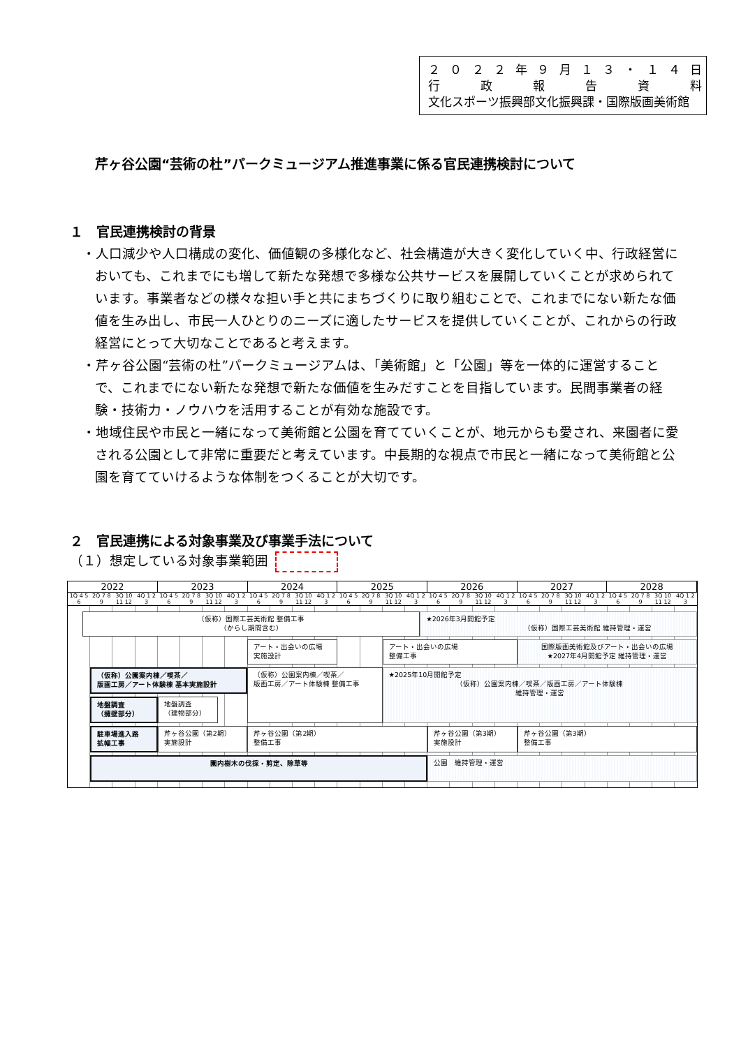２０２２ 年 ９ 月 １３ ・ １４ 日
行政報告資料
文化スポーツ振興部文化振興課・国際版画美術館
芹ヶ谷公園“芸術の杜”パークミュージアム推進事業に係る官民連携検討について
１　官民連携検討の背景
・人口減少や人口構成の変化、価値観の多様化など、社会構造が大きく変化していく中、行政経営においても、これまでにも増して新たな発想で多様な公共サービスを展開していくことが求められています。事業者などの様々な担い手と共にまちづくりに取り組むことで、これまでにない新たな価値を生み出し、市民一人ひとりのニーズに適したサービスを提供していくことが、これからの行政経営にとって大切なことであると考えます。
・芹ヶ谷公園“芸術の杜”パークミュージアムは、「美術館」と「公園」等を一体的に運営することで、これまでにない新たな発想で新たな価値を生みだすことを目指しています。民間事業者の経験・技術力・ノウハウを活用することが有効な施設です。
・地域住民や市民と一緒になって美術館と公園を育てていくことが、地元からも愛され、来園者に愛される公園として非常に重要だと考えています。中長期的な視点で市民と一緒になって美術館と公園を育てていけるような体制をつくることが大切です。
２　官民連携による対象事業及び事業手法について
（１）想定している対象事業範囲
| 2022 | | | | 2023 | | | | 2024 | | | | 2025 | | | | 2026 | | | | 2027 | | | | 2028 | | | |
| --- | --- | --- | --- | --- | --- | --- | --- | --- | --- | --- | --- | --- | --- | --- | --- | --- | --- | --- | --- | --- | --- | --- | --- | --- | --- | --- | --- |
| 1Q 4 5 6 | 2Q 7 8 9 | 3Q 10 11 12 | 4Q 1 2 3 | 1Q 4 5 6 | 2Q 7 8 9 | 3Q 10 11 12 | 4Q 1 2 3 | 1Q 4 5 6 | 2Q 7 8 9 | 3Q 10 11 12 | 4Q 1 2 3 | 1Q 4 5 6 | 2Q 7 8 9 | 3Q 10 11 12 | 4Q 1 2 3 | 1Q 4 5 6 | 2Q 7 8 9 | 3Q 10 11 12 | 4Q 1 2 3 | 1Q 4 5 6 | 2Q 7 8 9 | 3Q 10 11 12 | 4Q 1 2 3 | 1Q 4 5 6 | 2Q 7 8 9 | 3Q 10 11 12 | 4Q 1 2 3 |
（仮称）国際工芸美術館 整備工事
（からし期間含む）
★2026年3月開館予定
（仮称）国際工芸美術館 維持管理・運営
アート・出会いの広場
実施設計
アート・出会いの広場
整備工事
国際版画美術館及びアート・出会いの広場
★2027年4月開館予定 維持管理・運営
（仮称）公園案内棟／喫茶／
版画工房／アート体験棟 基本実施設計
（仮称）公園案内棟／喫茶／
版画工房／アート体験棟 整備工事
★2025年10月開館予定
（仮称）公園案内棟／喫茶／版画工房／アート体験棟
維持管理・運営
地盤調査
（擁壁部分）
地盤調査
（建物部分）
駐車場進入路
拡幅工事
芹ヶ谷公園（第2期）
実施設計
芹ヶ谷公園（第2期）
整備工事
芹ヶ谷公園（第3期）
実施設計
芹ヶ谷公園（第3期）
整備工事
園内樹木の伐採・剪定、除草等
公園　維持管理・運営